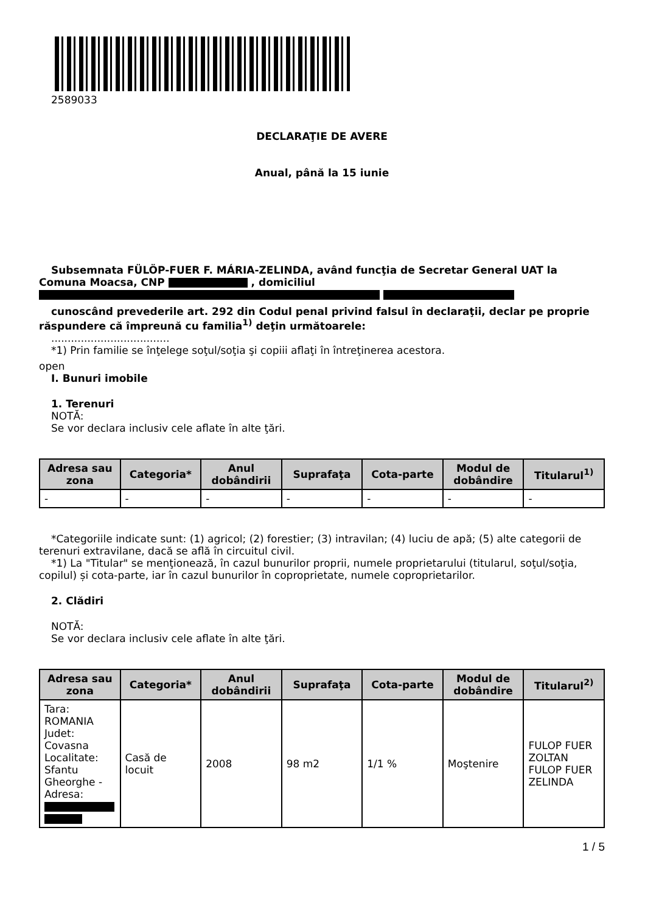2589033
DECLARAŢIE DE AVERE
Anual, până la 15 iunie
Subsemnata FÜLÖP-FUER F. MÁRIA-ZELINDA, având funcţia de Secretar General UAT la Comuna Moacsa, CNP , domiciliul
cunoscând prevederile art. 292 din Codul penal privind falsul în declaraţii, declar pe proprie răspundere că împreună cu familia<sup>1)</sup> deţin următoarele:
....................................
*1) Prin familie se înţelege soţul/soţia şi copiii aflaţi în întreţinerea acestora.
open
I. Bunuri imobile
1. Terenuri
NOTĂ:
Se vor declara inclusiv cele aflate în alte ţări.
| Adresa sau zona | Categoria* | Anul dobândirii | Suprafaţa | Cota-parte | Modul de dobândire | Titularul<sup>1)</sup> |
| --- | --- | --- | --- | --- | --- | --- |
| - | - | - | - | - | - | - |
*Categoriile indicate sunt: (1) agricol; (2) forestier; (3) intravilan; (4) luciu de apă; (5) alte categorii de terenuri extravilane, dacă se află în circuitul civil.
*1) La "Titular" se menţionează, în cazul bunurilor proprii, numele proprietarului (titularul, soţul/soţia, copilul) și cota-parte, iar în cazul bunurilor în coproprietate, numele coproprietarilor.
2. Clădiri
NOTĂ:
Se vor declara inclusiv cele aflate în alte ţări.
| Adresa sau zona | Categoria* | Anul dobândirii | Suprafaţa | Cota-parte | Modul de dobândire | Titularul<sup>2)</sup> |
| --- | --- | --- | --- | --- | --- | --- |
| Tara: ROMANIA Judet: Covasna Localitate: Sfantu Gheorghe - Adresa: | Casă de locuit | 2008 | 98 m2 | 1/1 % | Moştenire | FULOP FUER ZOLTAN FULOP FUER ZELINDA |
1 / 5